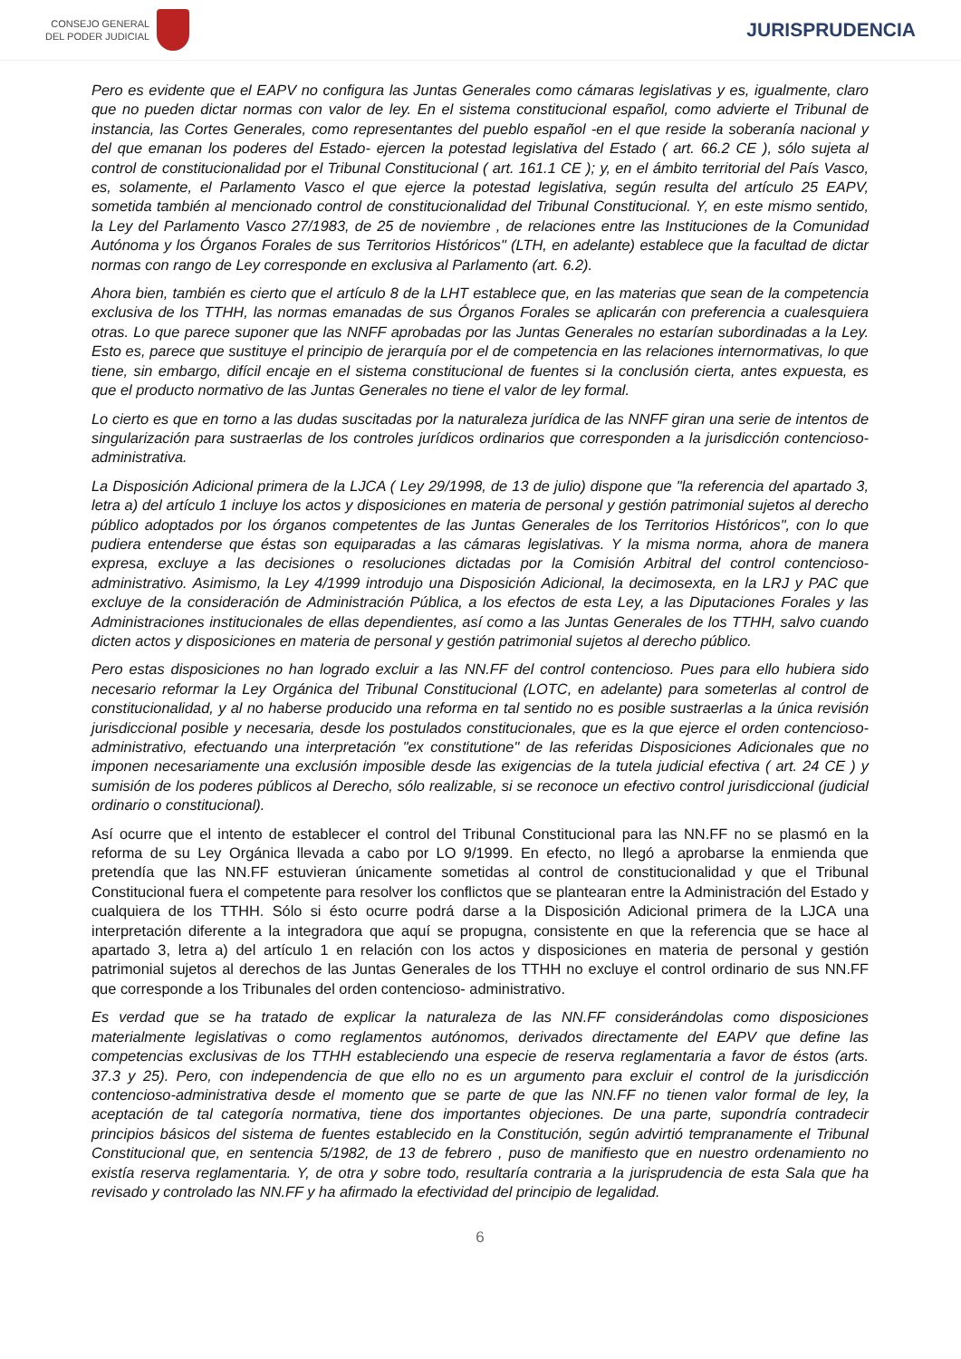CONSEJO GENERAL
DEL PODER JUDICIAL
JURISPRUDENCIA
Pero es evidente que el EAPV no configura las Juntas Generales como cámaras legislativas y es, igualmente, claro que no pueden dictar normas con valor de ley. En el sistema constitucional español, como advierte el Tribunal de instancia, las Cortes Generales, como representantes del pueblo español -en el que reside la soberanía nacional y del que emanan los poderes del Estado- ejercen la potestad legislativa del Estado ( art. 66.2 CE ), sólo sujeta al control de constitucionalidad por el Tribunal Constitucional ( art. 161.1 CE ); y, en el ámbito territorial del País Vasco, es, solamente, el Parlamento Vasco el que ejerce la potestad legislativa, según resulta del artículo 25 EAPV, sometida también al mencionado control de constitucionalidad del Tribunal Constitucional. Y, en este mismo sentido, la Ley del Parlamento Vasco 27/1983, de 25 de noviembre , de relaciones entre las Instituciones de la Comunidad Autónoma y los Órganos Forales de sus Territorios Históricos" (LTH, en adelante) establece que la facultad de dictar normas con rango de Ley corresponde en exclusiva al Parlamento (art. 6.2).
Ahora bien, también es cierto que el artículo 8 de la LHT establece que, en las materias que sean de la competencia exclusiva de los TTHH, las normas emanadas de sus Órganos Forales se aplicarán con preferencia a cualesquiera otras. Lo que parece suponer que las NNFF aprobadas por las Juntas Generales no estarían subordinadas a la Ley. Esto es, parece que sustituye el principio de jerarquía por el de competencia en las relaciones internormativas, lo que tiene, sin embargo, difícil encaje en el sistema constitucional de fuentes si la conclusión cierta, antes expuesta, es que el producto normativo de las Juntas Generales no tiene el valor de ley formal.
Lo cierto es que en torno a las dudas suscitadas por la naturaleza jurídica de las NNFF giran una serie de intentos de singularización para sustraerlas de los controles jurídicos ordinarios que corresponden a la jurisdicción contencioso-administrativa.
La Disposición Adicional primera de la LJCA ( Ley 29/1998, de 13 de julio) dispone que "la referencia del apartado 3, letra a) del artículo 1 incluye los actos y disposiciones en materia de personal y gestión patrimonial sujetos al derecho público adoptados por los órganos competentes de las Juntas Generales de los Territorios Históricos", con lo que pudiera entenderse que éstas son equiparadas a las cámaras legislativas. Y la misma norma, ahora de manera expresa, excluye a las decisiones o resoluciones dictadas por la Comisión Arbitral del control contencioso-administrativo. Asimismo, la Ley 4/1999 introdujo una Disposición Adicional, la decimosexta, en la LRJ y PAC que excluye de la consideración de Administración Pública, a los efectos de esta Ley, a las Diputaciones Forales y las Administraciones institucionales de ellas dependientes, así como a las Juntas Generales de los TTHH, salvo cuando dicten actos y disposiciones en materia de personal y gestión patrimonial sujetos al derecho público.
Pero estas disposiciones no han logrado excluir a las NN.FF del control contencioso. Pues para ello hubiera sido necesario reformar la Ley Orgánica del Tribunal Constitucional (LOTC, en adelante) para someterlas al control de constitucionalidad, y al no haberse producido una reforma en tal sentido no es posible sustraerlas a la única revisión jurisdiccional posible y necesaria, desde los postulados constitucionales, que es la que ejerce el orden contencioso- administrativo, efectuando una interpretación "ex constitutione" de las referidas Disposiciones Adicionales que no imponen necesariamente una exclusión imposible desde las exigencias de la tutela judicial efectiva ( art. 24 CE ) y sumisión de los poderes públicos al Derecho, sólo realizable, si se reconoce un efectivo control jurisdiccional (judicial ordinario o constitucional).
Así ocurre que el intento de establecer el control del Tribunal Constitucional para las NN.FF no se plasmó en la reforma de su Ley Orgánica llevada a cabo por LO 9/1999. En efecto, no llegó a aprobarse la enmienda que pretendía que las NN.FF estuvieran únicamente sometidas al control de constitucionalidad y que el Tribunal Constitucional fuera el competente para resolver los conflictos que se plantearan entre la Administración del Estado y cualquiera de los TTHH. Sólo si ésto ocurre podrá darse a la Disposición Adicional primera de la LJCA una interpretación diferente a la integradora que aquí se propugna, consistente en que la referencia que se hace al apartado 3, letra a) del artículo 1 en relación con los actos y disposiciones en materia de personal y gestión patrimonial sujetos al derechos de las Juntas Generales de los TTHH no excluye el control ordinario de sus NN.FF que corresponde a los Tribunales del orden contencioso- administrativo.
Es verdad que se ha tratado de explicar la naturaleza de las NN.FF considerándolas como disposiciones materialmente legislativas o como reglamentos autónomos, derivados directamente del EAPV que define las competencias exclusivas de los TTHH estableciendo una especie de reserva reglamentaria a favor de éstos (arts. 37.3 y 25). Pero, con independencia de que ello no es un argumento para excluir el control de la jurisdicción contencioso-administrativa desde el momento que se parte de que las NN.FF no tienen valor formal de ley, la aceptación de tal categoría normativa, tiene dos importantes objeciones. De una parte, supondría contradecir principios básicos del sistema de fuentes establecido en la Constitución, según advirtió tempranamente el Tribunal Constitucional que, en sentencia 5/1982, de 13 de febrero , puso de manifiesto que en nuestro ordenamiento no existía reserva reglamentaria. Y, de otra y sobre todo, resultaría contraria a la jurisprudencia de esta Sala que ha revisado y controlado las NN.FF y ha afirmado la efectividad del principio de legalidad.
6